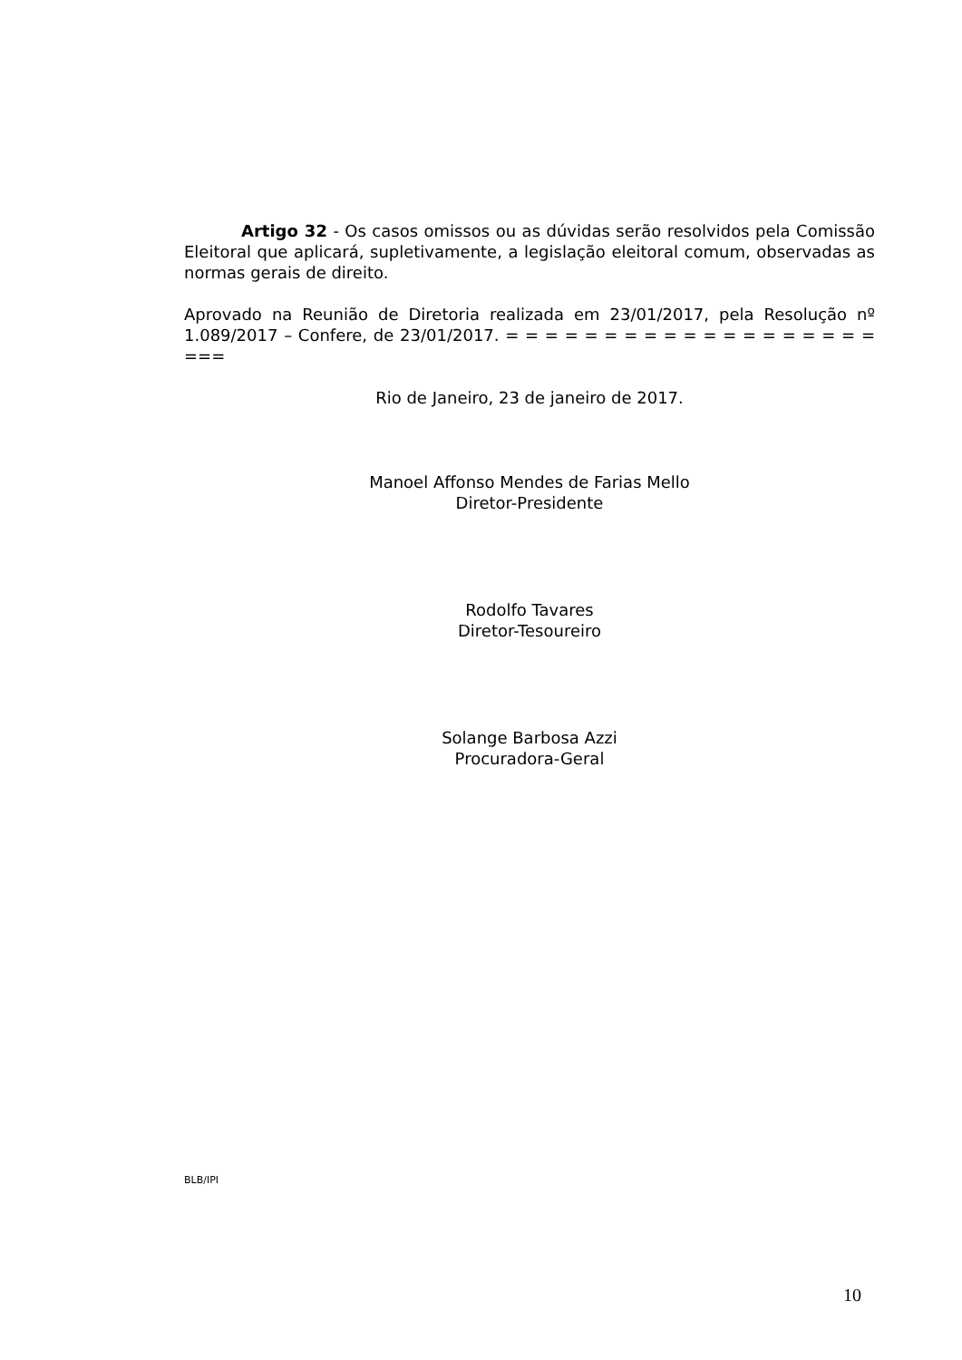Artigo 32 - Os casos omissos ou as dúvidas serão resolvidos pela Comissão Eleitoral que aplicará, supletivamente, a legislação eleitoral comum, observadas as normas gerais de direito.
Aprovado na Reunião de Diretoria realizada em 23/01/2017, pela Resolução nº 1.089/2017 – Confere, de 23/01/2017. = = = = = = = = = = = = = = = = = = = ===
Rio de Janeiro, 23 de janeiro de 2017.
Manoel Affonso Mendes de Farias Mello
Diretor-Presidente
Rodolfo Tavares
Diretor-Tesoureiro
Solange Barbosa Azzi
Procuradora-Geral
BLB/IPI
10